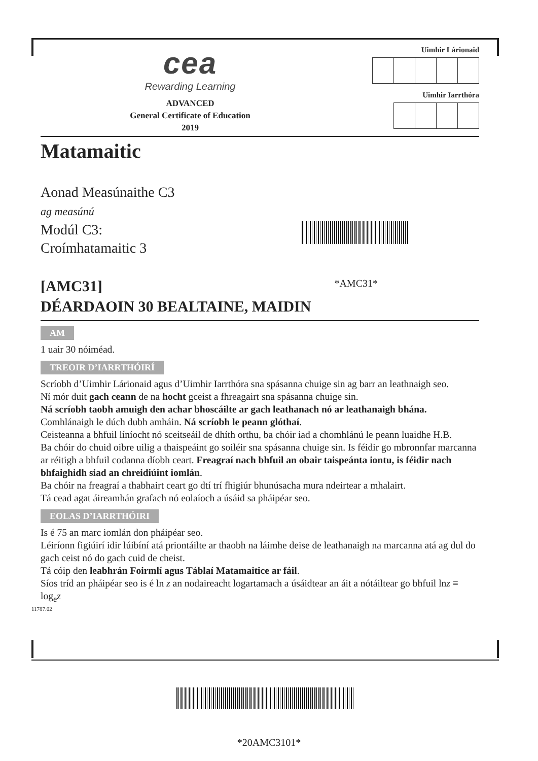cea
Rewarding Learning
ADVANCED
General Certificate of Education
2019
Uimhir Lárionaid Uimhir Iarrthóra
Matamaitic
Aonad Measúnaithe C3
ag measúnú
Modúl C3:
Croímhatamaitic 3
[AMC31] *AMC31*
DÉARDAOIN 30 BEALTAINE, MAIDIN
AM
1 uair 30 nóiméad.
TREOIR D’IARRTHÓIRÍ
Scríobh d’Uimhir Lárionaid agus d’Uimhir Iarrthóra sna spásanna chuige sin ag barr an leathnaigh seo.
Ní mór duit gach ceann de na hocht gceist a fhreagairt sna spásanna chuige sin.
Ná scríobh taobh amuigh den achar bhoscáilte ar gach leathanach nó ar leathanaigh bhána. Comhlánaigh le dúch dubh amháin. Ná scríobh le peann glóthaí.
Ceisteanna a bhfuil líníocht nó sceitseáil de dhíth orthu, ba chóir iad a chomhlánú le peann luaidhe H.B.
Ba chóir do chuid oibre uilig a thaispeáint go soiléir sna spásanna chuige sin. Is féidir go mbronnfar marcanna ar réitigh a bhfuil codanna díobh ceart. Freagraí nach bhfuil an obair taispeánta iontu, is féidir nach bhfaighidh siad an chreidiúint iomlán.
Ba chóir na freagraí a thabhairt ceart go dtí trí fhigiúr bhunúsacha mura ndeirtear a mhalairt.
Tá cead agat áireamhán grafach nó eolaíoch a úsáid sa pháipéar seo.
EOLAS D’IARRTHÓIRI
Is é 75 an marc iomlán don pháipéar seo.
Léiríonn figiúirí idir lúibíní atá priontáilte ar thaobh na láimhe deise de leathanaigh na marcanna atá ag dul do gach ceist nó do gach cuid de cheist.
Tá cóip den leabhrán Foirmlí agus Táblaí Matamaitice ar fáil.
Síos tríd an pháipéar seo is é ln z an nodaireacht logartamach a úsáidtear an áit a nótáiltear go bhfuil lnz ≡ log<sub>e</sub>z
11787.02
*20AMC3101*